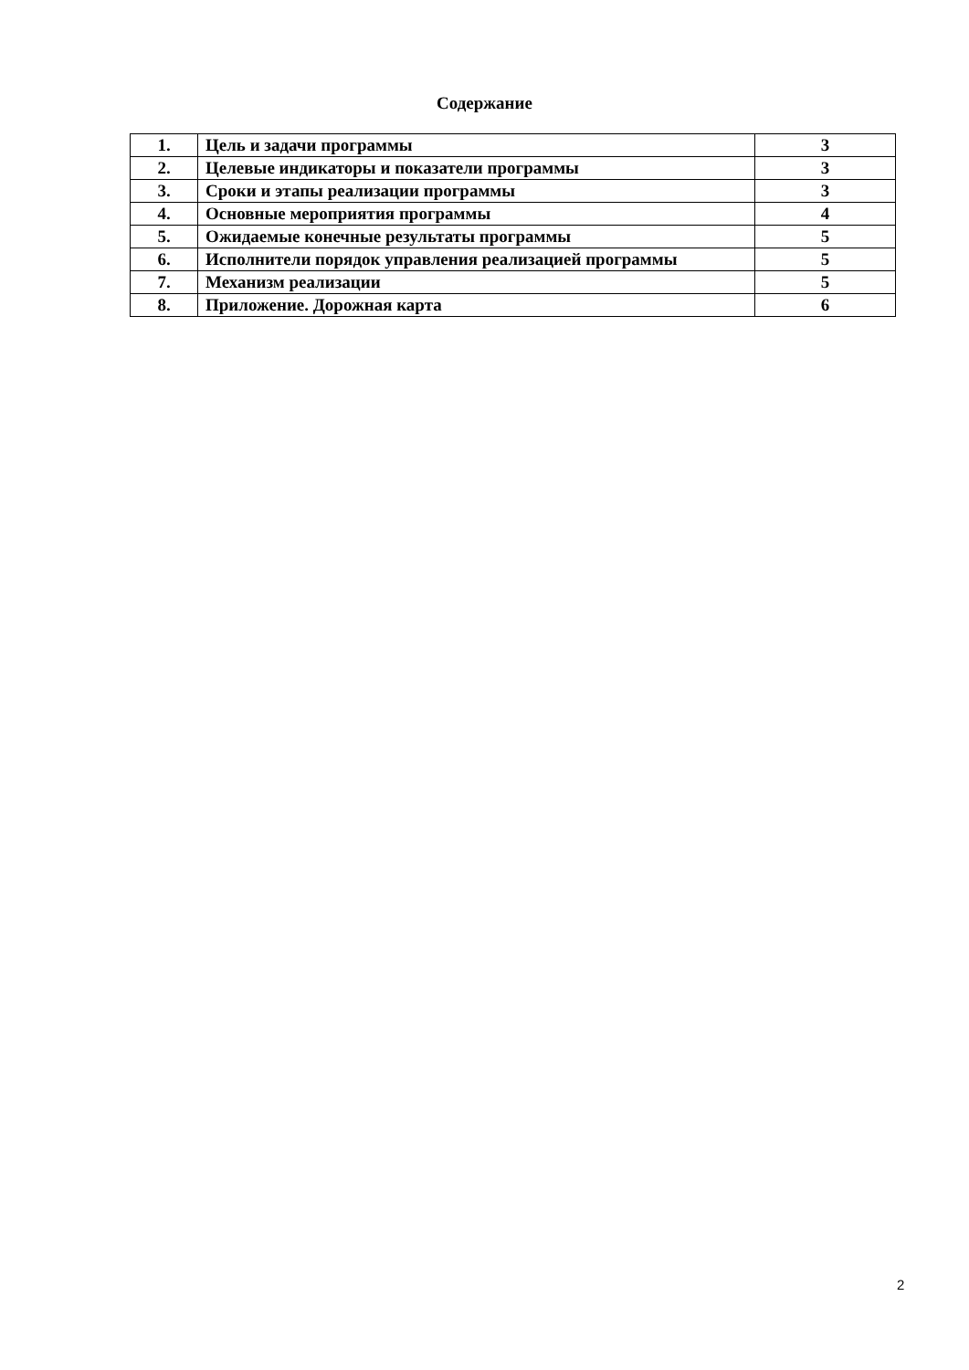Содержание
| 1. | Цель и задачи программы | 3 |
| 2. | Целевые индикаторы и показатели программы | 3 |
| 3. | Сроки и этапы реализации программы | 3 |
| 4. | Основные мероприятия программы | 4 |
| 5. | Ожидаемые конечные результаты программы | 5 |
| 6. | Исполнители порядок управления реализацией программы | 5 |
| 7. | Механизм реализации | 5 |
| 8. | Приложение. Дорожная карта | 6 |
2